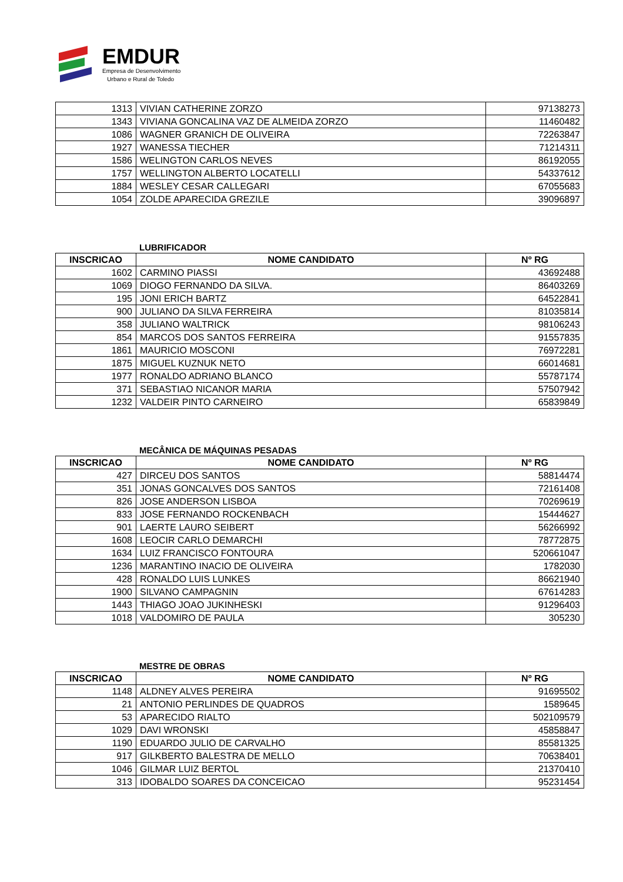EMDUR
Empresa de Desenvolvimento
Urbano e Rural de Toledo
| 1313 | VIVIAN CATHERINE ZORZO | 97138273 |
| 1343 | VIVIANA GONCALINA VAZ DE ALMEIDA ZORZO | 11460482 |
| 1086 | WAGNER GRANICH DE OLIVEIRA | 72263847 |
| 1927 | WANESSA TIECHER | 71214311 |
| 1586 | WELINGTON CARLOS NEVES | 86192055 |
| 1757 | WELLINGTON ALBERTO LOCATELLI | 54337612 |
| 1884 | WESLEY CESAR CALLEGARI | 67055683 |
| 1054 | ZOLDE APARECIDA GREZILE | 39096897 |
LUBRIFICADOR
| INSCRICAO | NOME CANDIDATO | Nº RG |
| --- | --- | --- |
| 1602 | CARMINO PIASSI | 43692488 |
| 1069 | DIOGO FERNANDO DA SILVA. | 86403269 |
| 195 | JONI ERICH BARTZ | 64522841 |
| 900 | JULIANO DA SILVA FERREIRA | 81035814 |
| 358 | JULIANO WALTRICK | 98106243 |
| 854 | MARCOS DOS SANTOS FERREIRA | 91557835 |
| 1861 | MAURICIO MOSCONI | 76972281 |
| 1875 | MIGUEL KUZNUK NETO | 66014681 |
| 1977 | RONALDO ADRIANO BLANCO | 55787174 |
| 371 | SEBASTIAO NICANOR MARIA | 57507942 |
| 1232 | VALDEIR PINTO CARNEIRO | 65839849 |
MECÂNICA DE MÁQUINAS PESADAS
| INSCRICAO | NOME CANDIDATO | Nº RG |
| --- | --- | --- |
| 427 | DIRCEU DOS SANTOS | 58814474 |
| 351 | JONAS GONCALVES DOS SANTOS | 72161408 |
| 826 | JOSE ANDERSON LISBOA | 70269619 |
| 833 | JOSE FERNANDO ROCKENBACH | 15444627 |
| 901 | LAERTE LAURO SEIBERT | 56266992 |
| 1608 | LEOCIR CARLO DEMARCHI | 78772875 |
| 1634 | LUIZ FRANCISCO FONTOURA | 520661047 |
| 1236 | MARANTINO INACIO DE OLIVEIRA | 1782030 |
| 428 | RONALDO LUIS LUNKES | 86621940 |
| 1900 | SILVANO CAMPAGNIN | 67614283 |
| 1443 | THIAGO JOAO JUKINHESKI | 91296403 |
| 1018 | VALDOMIRO DE PAULA | 305230 |
MESTRE DE OBRAS
| INSCRICAO | NOME CANDIDATO | Nº RG |
| --- | --- | --- |
| 1148 | ALDNEY ALVES PEREIRA | 91695502 |
| 21 | ANTONIO PERLINDES DE QUADROS | 1589645 |
| 53 | APARECIDO RIALTO | 502109579 |
| 1029 | DAVI WRONSKI | 45858847 |
| 1190 | EDUARDO JULIO DE CARVALHO | 85581325 |
| 917 | GILKBERTO BALESTRA DE MELLO | 70638401 |
| 1046 | GILMAR LUIZ BERTOL | 21370410 |
| 313 | IDOBALDO SOARES DA CONCEICAO | 95231454 |